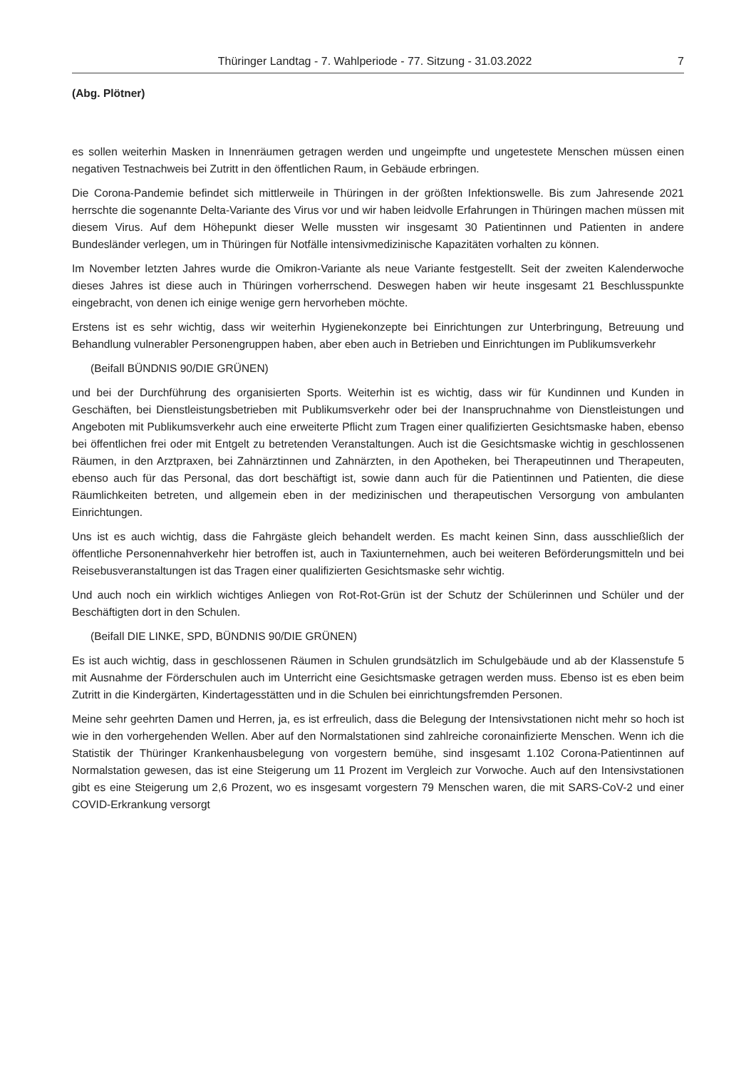Thüringer Landtag - 7. Wahlperiode - 77. Sitzung - 31.03.2022 7
(Abg. Plötner)
es sollen weiterhin Masken in Innenräumen getragen werden und ungeimpfte und ungetestete Menschen müssen einen negativen Testnachweis bei Zutritt in den öffentlichen Raum, in Gebäude erbringen.
Die Corona-Pandemie befindet sich mittlerweile in Thüringen in der größten Infektionswelle. Bis zum Jahresende 2021 herrschte die sogenannte Delta-Variante des Virus vor und wir haben leidvolle Erfahrungen in Thüringen machen müssen mit diesem Virus. Auf dem Höhepunkt dieser Welle mussten wir insgesamt 30 Patientinnen und Patienten in andere Bundesländer verlegen, um in Thüringen für Notfälle intensivmedizinische Kapazitäten vorhalten zu können.
Im November letzten Jahres wurde die Omikron-Variante als neue Variante festgestellt. Seit der zweiten Kalenderwoche dieses Jahres ist diese auch in Thüringen vorherrschend. Deswegen haben wir heute insgesamt 21 Beschlusspunkte eingebracht, von denen ich einige wenige gern hervorheben möchte.
Erstens ist es sehr wichtig, dass wir weiterhin Hygienekonzepte bei Einrichtungen zur Unterbringung, Betreuung und Behandlung vulnerabler Personengruppen haben, aber eben auch in Betrieben und Einrichtungen im Publikumsverkehr
(Beifall BÜNDNIS 90/DIE GRÜNEN)
und bei der Durchführung des organisierten Sports. Weiterhin ist es wichtig, dass wir für Kundinnen und Kunden in Geschäften, bei Dienstleistungsbetrieben mit Publikumsverkehr oder bei der Inanspruchnahme von Dienstleistungen und Angeboten mit Publikumsverkehr auch eine erweiterte Pflicht zum Tragen einer qualifizierten Gesichtsmaske haben, ebenso bei öffentlichen frei oder mit Entgelt zu betretenden Veranstaltungen. Auch ist die Gesichtsmaske wichtig in geschlossenen Räumen, in den Arztpraxen, bei Zahnärztinnen und Zahnärzten, in den Apotheken, bei Therapeutinnen und Therapeuten, ebenso auch für das Personal, das dort beschäftigt ist, sowie dann auch für die Patientinnen und Patienten, die diese Räumlichkeiten betreten, und allgemein eben in der medizinischen und therapeutischen Versorgung von ambulanten Einrichtungen.
Uns ist es auch wichtig, dass die Fahrgäste gleich behandelt werden. Es macht keinen Sinn, dass ausschließlich der öffentliche Personennahverkehr hier betroffen ist, auch in Taxiunternehmen, auch bei weiteren Beförderungsmitteln und bei Reisebusveranstaltungen ist das Tragen einer qualifizierten Gesichtsmaske sehr wichtig.
Und auch noch ein wirklich wichtiges Anliegen von Rot-Rot-Grün ist der Schutz der Schülerinnen und Schüler und der Beschäftigten dort in den Schulen.
(Beifall DIE LINKE, SPD, BÜNDNIS 90/DIE GRÜNEN)
Es ist auch wichtig, dass in geschlossenen Räumen in Schulen grundsätzlich im Schulgebäude und ab der Klassenstufe 5 mit Ausnahme der Förderschulen auch im Unterricht eine Gesichtsmaske getragen werden muss. Ebenso ist es eben beim Zutritt in die Kindergärten, Kindertagesstätten und in die Schulen bei einrichtungsfremden Personen.
Meine sehr geehrten Damen und Herren, ja, es ist erfreulich, dass die Belegung der Intensivstationen nicht mehr so hoch ist wie in den vorhergehenden Wellen. Aber auf den Normalstationen sind zahlreiche coronainfizierte Menschen. Wenn ich die Statistik der Thüringer Krankenhausbelegung von vorgestern bemühe, sind insgesamt 1.102 Corona-Patientinnen auf Normalstation gewesen, das ist eine Steigerung um 11 Prozent im Vergleich zur Vorwoche. Auch auf den Intensivstationen gibt es eine Steigerung um 2,6 Prozent, wo es insgesamt vorgestern 79 Menschen waren, die mit SARS-CoV-2 und einer COVID-Erkrankung versorgt